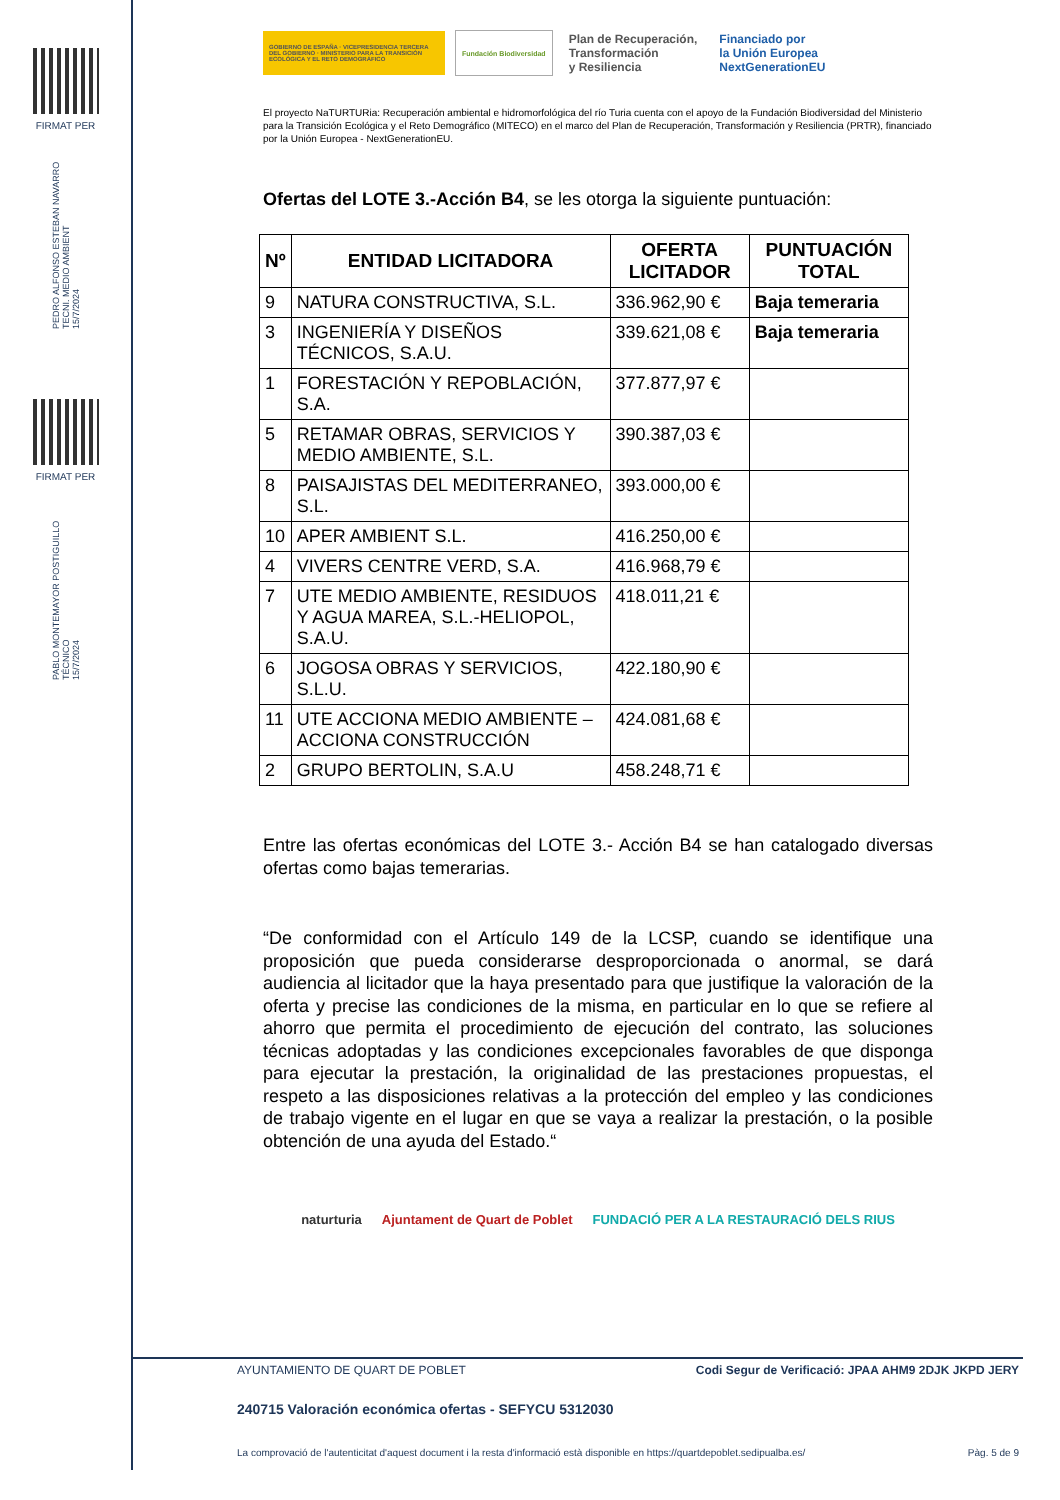FIRMAT PER
PEDRO ALFONSO ESTEBAN NAVARRO
TECNI. MEDIO AMBIENT
15/7/2024
FIRMAT PER
PABLO MONTEMAYOR POSTIGUILLO
TÉCNICO
15/7/2024
GOBIERNO DE ESPAÑA · VICEPRESIDENCIA TERCERA DEL GOBIERNO · MINISTERIO PARA LA TRANSICIÓN ECOLÓGICA Y EL RETO DEMOGRÁFICO
Fundación Biodiversidad
Plan de Recuperación,
Transformación
y Resiliencia
Financiado por
la Unión Europea
NextGenerationEU
El proyecto NaTURTURia: Recuperación ambiental e hidromorfológica del río Turia cuenta con el apoyo de la Fundación Biodiversidad del Ministerio para la Transición Ecológica y el Reto Demográfico (MITECO) en el marco del Plan de Recuperación, Transformación y Resiliencia (PRTR), financiado por la Unión Europea - NextGenerationEU.
Ofertas del LOTE 3.-Acción B4, se les otorga la siguiente puntuación:
| Nº | ENTIDAD LICITADORA | OFERTA LICITADOR | PUNTUACIÓN TOTAL |
| --- | --- | --- | --- |
| 9 | NATURA CONSTRUCTIVA, S.L. | 336.962,90 € | Baja temeraria |
| 3 | INGENIERÍA Y DISEÑOS TÉCNICOS, S.A.U. | 339.621,08 € | Baja temeraria |
| 1 | FORESTACIÓN Y REPOBLACIÓN, S.A. | 377.877,97 € | |
| 5 | RETAMAR OBRAS, SERVICIOS Y MEDIO AMBIENTE, S.L. | 390.387,03 € | |
| 8 | PAISAJISTAS DEL MEDITERRANEO, S.L. | 393.000,00 € | |
| 10 | APER AMBIENT S.L. | 416.250,00 € | |
| 4 | VIVERS CENTRE VERD, S.A. | 416.968,79 € | |
| 7 | UTE MEDIO AMBIENTE, RESIDUOS Y AGUA MAREA, S.L.-HELIOPOL, S.A.U. | 418.011,21 € | |
| 6 | JOGOSA OBRAS Y SERVICIOS, S.L.U. | 422.180,90 € | |
| 11 | UTE ACCIONA MEDIO AMBIENTE – ACCIONA CONSTRUCCIÓN | 424.081,68 € | |
| 2 | GRUPO BERTOLIN, S.A.U | 458.248,71 € | |
Entre las ofertas económicas del LOTE 3.- Acción B4 se han catalogado diversas ofertas como bajas temerarias.
“De conformidad con el Artículo 149 de la LCSP, cuando se identifique una proposición que pueda considerarse desproporcionada o anormal, se dará audiencia al licitador que la haya presentado para que justifique la valoración de la oferta y precise las condiciones de la misma, en particular en lo que se refiere al ahorro que permita el procedimiento de ejecución del contrato, las soluciones técnicas adoptadas y las condiciones excepcionales favorables de que disponga para ejecutar la prestación, la originalidad de las prestaciones propuestas, el respeto a las disposiciones relativas a la protección del empleo y las condiciones de trabajo vigente en el lugar en que se vaya a realizar la prestación, o la posible obtención de una ayuda del Estado.“
naturturia Ajuntament de Quart de Poblet FUNDACIÓ PER A LA RESTAURACIÓ DELS RIUS
AYUNTAMIENTO DE QUART DE POBLET Codi Segur de Verificació: JPAA AHM9 2DJK JKPD JERY
240715 Valoración económica ofertas - SEFYCU 5312030
La comprovació de l'autenticitat d'aquest document i la resta d'informació està disponible en https://quartdepoblet.sedipualba.es/ Pàg. 5 de 9